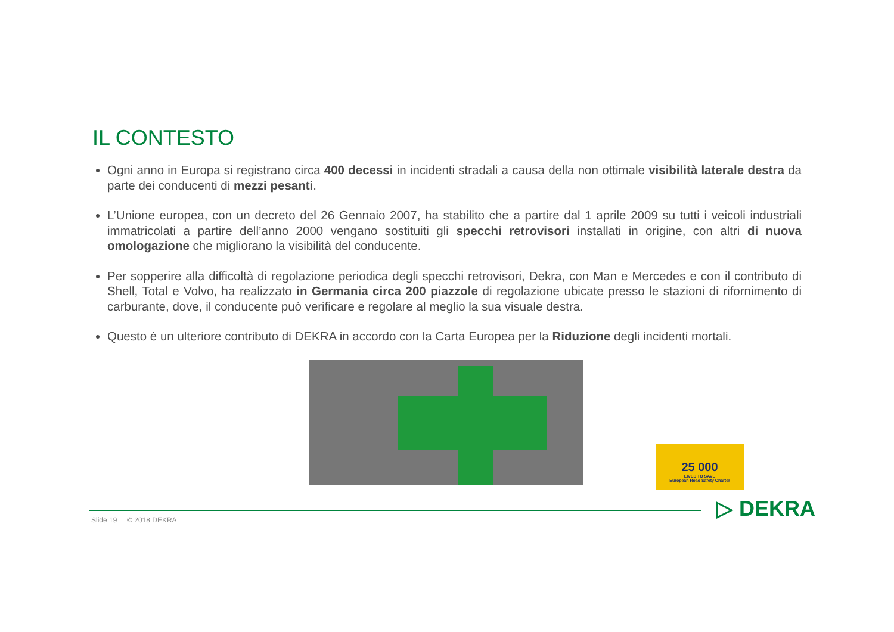IL CONTESTO
Ogni anno in Europa si registrano circa 400 decessi in incidenti stradali a causa della non ottimale visibilità laterale destra da parte dei conducenti di mezzi pesanti.
L’Unione europea, con un decreto del 26 Gennaio 2007, ha stabilito che a partire dal 1 aprile 2009 su tutti i veicoli industriali immatricolati a partire dell’anno 2000 vengano sostituiti gli specchi retrovisori installati in origine, con altri di nuova omologazione che migliorano la visibilità del conducente.
Per sopperire alla difficoltà di regolazione periodica degli specchi retrovisori, Dekra, con Man e Mercedes e con il contributo di Shell, Total e Volvo, ha realizzato in Germania circa 200 piazzole di regolazione ubicate presso le stazioni di rifornimento di carburante, dove, il conducente può verificare e regolare al meglio la sua visuale destra.
Questo è un ulteriore contributo di DEKRA in accordo con la Carta Europea per la Riduzione degli incidenti mortali.
25 000
LIVES TO SAVE
European Road Safety Charter
Slide 19 © 2018 DEKRA ▷ DEKRA